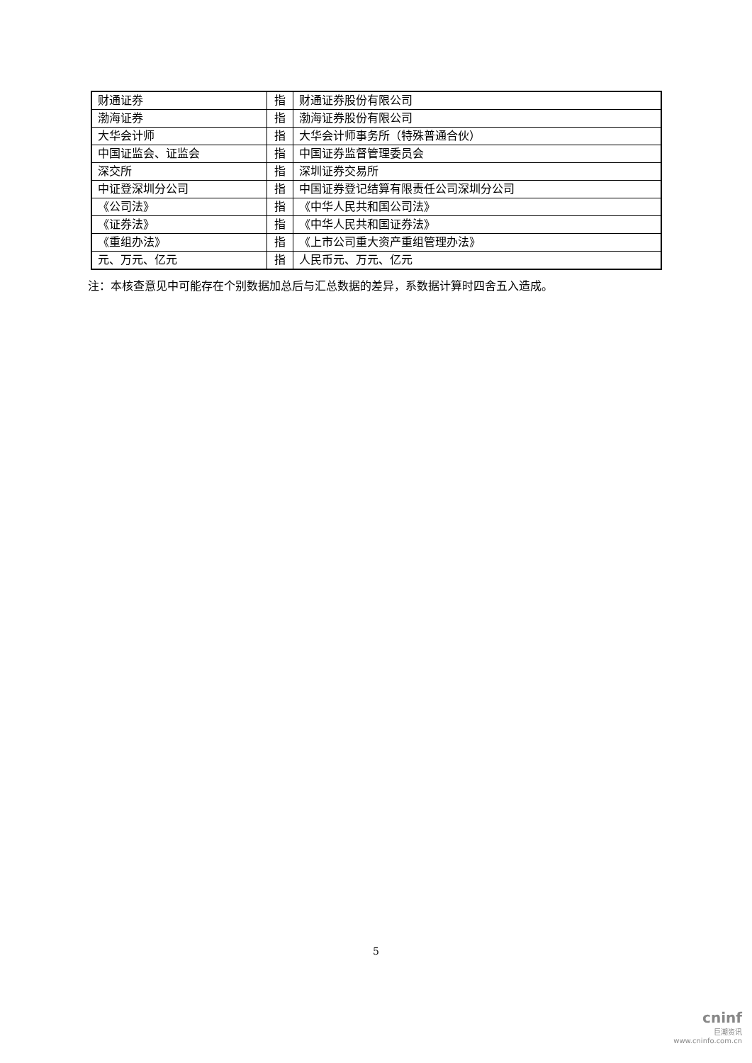| 财通证券 | 指 | 财通证券股份有限公司 |
| 渤海证券 | 指 | 渤海证券股份有限公司 |
| 大华会计师 | 指 | 大华会计师事务所（特殊普通合伙） |
| 中国证监会、证监会 | 指 | 中国证券监督管理委员会 |
| 深交所 | 指 | 深圳证券交易所 |
| 中证登深圳分公司 | 指 | 中国证券登记结算有限责任公司深圳分公司 |
| 《公司法》 | 指 | 《中华人民共和国公司法》 |
| 《证券法》 | 指 | 《中华人民共和国证券法》 |
| 《重组办法》 | 指 | 《上市公司重大资产重组管理办法》 |
| 元、万元、亿元 | 指 | 人民币元、万元、亿元 |
注：本核查意见中可能存在个别数据加总后与汇总数据的差异，系数据计算时四舍五入造成。
5
cninf
巨潮资讯
www.cninfo.com.cn